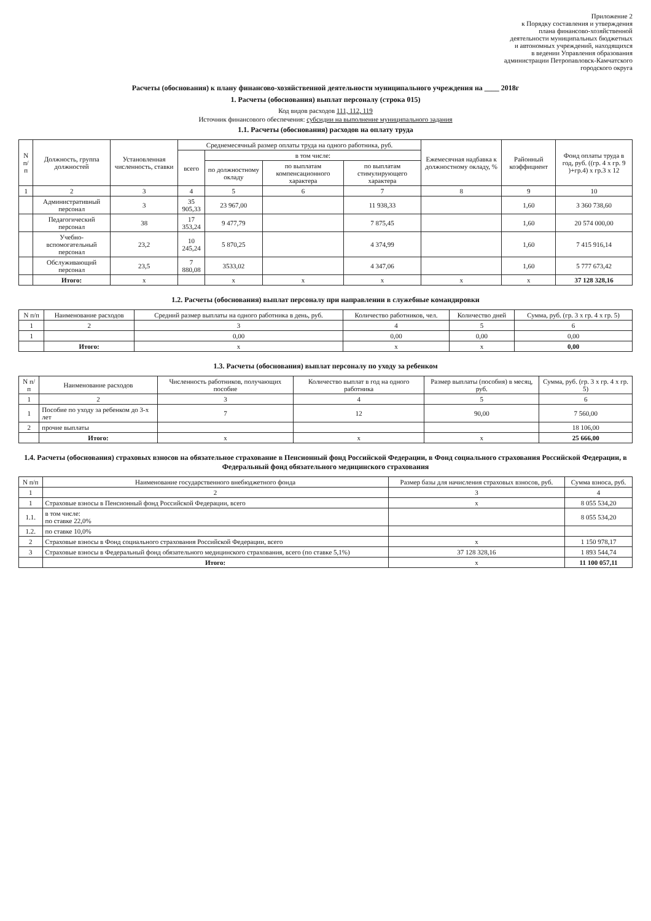Приложение 2
к Порядку составления и утверждения
плана финансово-хозяйственной
деятельности муниципальных бюджетных
и автономных учреждений, находящихся
в ведении Управления образования
администрации Петропавловск-Камчатского
городского округа
Расчеты (обоснования) к плану финансово-хозяйственной деятельности муниципального учреждения на ____ 2018г
1. Расчеты (обоснования) выплат персоналу (строка 015)
Код видов расходов 111, 112, 119
Источник финансового обеспечения: субсидии на выполнение муниципального задания
1.1. Расчеты (обоснования) расходов на оплату труда
| N п/п | Должность, группа должностей | Установленная численность, ставки | Среднемесячный размер оплаты труда на одного работника, руб. | | | | Ежемесячная надбавка к должностному окладу, % | Районный коэффициент | Фонд оплаты труда в год, руб. ((гр. 4 х гр. 9 )+гр.4) х гр.3 х 12 |
| --- | --- | --- | --- | --- | --- | --- | --- | --- | --- |
| | | | всего | в том числе: | | | | | |
| | | | | по должностному окладу | по выплатам компенсационного характера | по выплатам стимулирующего характера | | | |
| 1 | 2 | 3 | 4 | 5 | 6 | 7 | 8 | 9 | 10 |
| | Административный персонал | 3 | 35 905,33 | 23 967,00 | | 11 938,33 | | 1,60 | 3 360 738,60 |
| | Педагогический персонал | 38 | 17 353,24 | 9 477,79 | | 7 875,45 | | 1,60 | 20 574 000,00 |
| | Учебно-вспомогательный персонал | 23,2 | 10 245,24 | 5 870,25 | | 4 374,99 | | 1,60 | 7 415 916,14 |
| | Обслуживающий персонал | 23,5 | 7 880,08 | 3533,02 | | 4 347,06 | | 1,60 | 5 777 673,42 |
| | Итого: | x | | x | x | x | x | x | 37 128 328,16 |
1.2. Расчеты (обоснования) выплат персоналу при направлении в служебные командировки
| N п/п | Наименование расходов | Средний размер выплаты на одного работника в день, руб. | Количество работников, чел. | Количество дней | Сумма, руб. (гр. 3 х гр. 4 х гр. 5) |
| --- | --- | --- | --- | --- | --- |
| 1 | 2 | 3 | 4 | 5 | 6 |
| 1 | | 0,00 | 0,00 | 0,00 | 0,00 |
| | Итого: | x | x | x | 0,00 |
1.3. Расчеты (обоснования) выплат персоналу по уходу за ребенком
| N п/п | Наименование расходов | Численность работников, получающих пособие | Количество выплат в год на одного работника | Размер выплаты (пособия) в месяц, руб. | Сумма, руб. (гр. 3 х гр. 4 х гр. 5) |
| --- | --- | --- | --- | --- | --- |
| 1 | 2 | 3 | 4 | 5 | 6 |
| 1 | Пособие по уходу за ребенком до 3-х лет | 7 | 12 | 90,00 | 7 560,00 |
| 2 | прочие выплаты | | | | 18 106,00 |
| | Итого: | x | x | x | 25 666,00 |
1.4. Расчеты (обоснования) страховых взносов на обязательное страхование в Пенсионный фонд Российской Федерации, в Фонд социального страхования Российской Федерации, в Федеральный фонд обязательного медицинского страхования
| N п/п | Наименование государственного внебюджетного фонда | Размер базы для начисления страховых взносов, руб. | Сумма взноса, руб. |
| --- | --- | --- | --- |
| 1 | 2 | 3 | 4 |
| 1 | Страховые взносы в Пенсионный фонд Российской Федерации, всего | x | 8 055 534,20 |
| 1.1. | в том числе: по ставке 22,0% | | 8 055 534,20 |
| 1.2. | по ставке 10,0% | | |
| 2 | Страховые взносы в Фонд социального страхования Российской Федерации, всего | x | 1 150 978,17 |
| 3 | Страховые взносы в Федеральный фонд обязательного медицинского страхования, всего (по ставке 5,1%) | 37 128 328,16 | 1 893 544,74 |
| | Итого: | x | 11 100 057,11 |